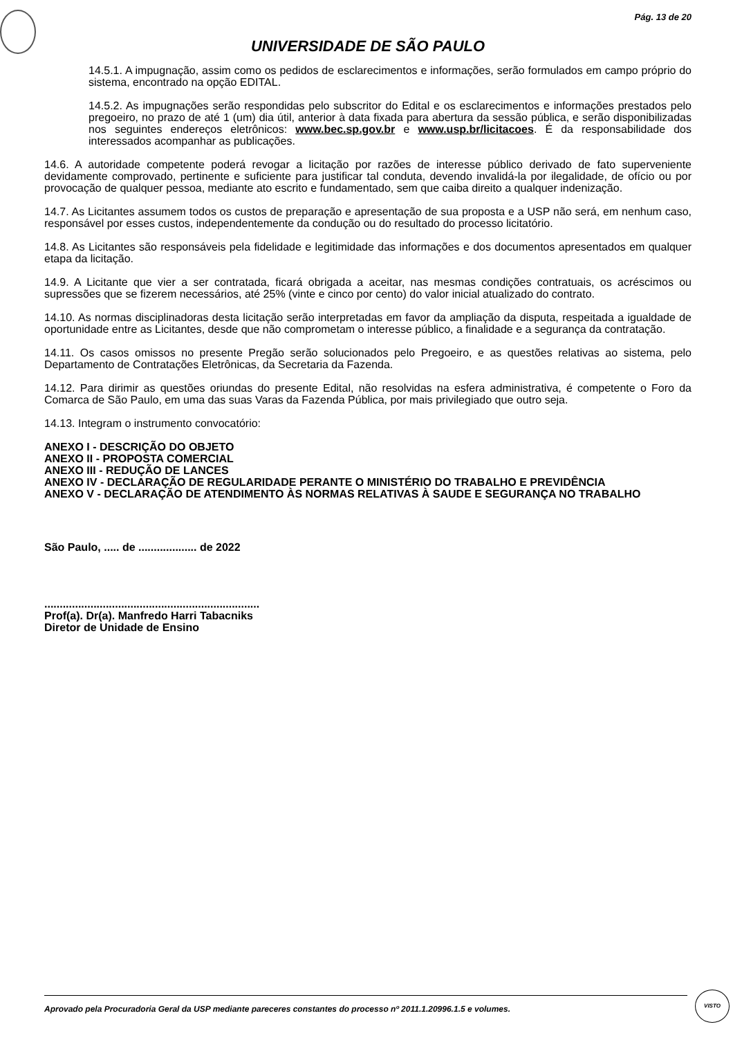Pág. 13 de 20
UNIVERSIDADE DE SÃO PAULO
14.5.1. A impugnação, assim como os pedidos de esclarecimentos e informações, serão formulados em campo próprio do sistema, encontrado na opção EDITAL.
14.5.2. As impugnações serão respondidas pelo subscritor do Edital e os esclarecimentos e informações prestados pelo pregoeiro, no prazo de até 1 (um) dia útil, anterior à data fixada para abertura da sessão pública, e serão disponibilizadas nos seguintes endereços eletrônicos: www.bec.sp.gov.br e www.usp.br/licitacoes. É da responsabilidade dos interessados acompanhar as publicações.
14.6. A autoridade competente poderá revogar a licitação por razões de interesse público derivado de fato superveniente devidamente comprovado, pertinente e suficiente para justificar tal conduta, devendo invalidá-la por ilegalidade, de ofício ou por provocação de qualquer pessoa, mediante ato escrito e fundamentado, sem que caiba direito a qualquer indenização.
14.7. As Licitantes assumem todos os custos de preparação e apresentação de sua proposta e a USP não será, em nenhum caso, responsável por esses custos, independentemente da condução ou do resultado do processo licitatório.
14.8. As Licitantes são responsáveis pela fidelidade e legitimidade das informações e dos documentos apresentados em qualquer etapa da licitação.
14.9. A Licitante que vier a ser contratada, ficará obrigada a aceitar, nas mesmas condições contratuais, os acréscimos ou supressões que se fizerem necessários, até 25% (vinte e cinco por cento) do valor inicial atualizado do contrato.
14.10. As normas disciplinadoras desta licitação serão interpretadas em favor da ampliação da disputa, respeitada a igualdade de oportunidade entre as Licitantes, desde que não comprometam o interesse público, a finalidade e a segurança da contratação.
14.11. Os casos omissos no presente Pregão serão solucionados pelo Pregoeiro, e as questões relativas ao sistema, pelo Departamento de Contratações Eletrônicas, da Secretaria da Fazenda.
14.12. Para dirimir as questões oriundas do presente Edital, não resolvidas na esfera administrativa, é competente o Foro da Comarca de São Paulo, em uma das suas Varas da Fazenda Pública, por mais privilegiado que outro seja.
14.13. Integram o instrumento convocatório:
ANEXO I - DESCRIÇÃO DO OBJETO
ANEXO II - PROPOSTA COMERCIAL
ANEXO III - REDUÇÃO DE LANCES
ANEXO IV - DECLARAÇÃO DE REGULARIDADE PERANTE O MINISTÉRIO DO TRABALHO E PREVIDÊNCIA
ANEXO V - DECLARAÇÃO DE ATENDIMENTO ÀS NORMAS RELATIVAS À SAUDE E SEGURANÇA NO TRABALHO
São Paulo, ..... de ................... de 2022
......................................................................
Prof(a). Dr(a). Manfredo Harri Tabacniks
Diretor de Unidade de Ensino
Aprovado pela Procuradoria Geral da USP mediante pareceres constantes do processo nº 2011.1.20996.1.5 e volumes.
VISTO